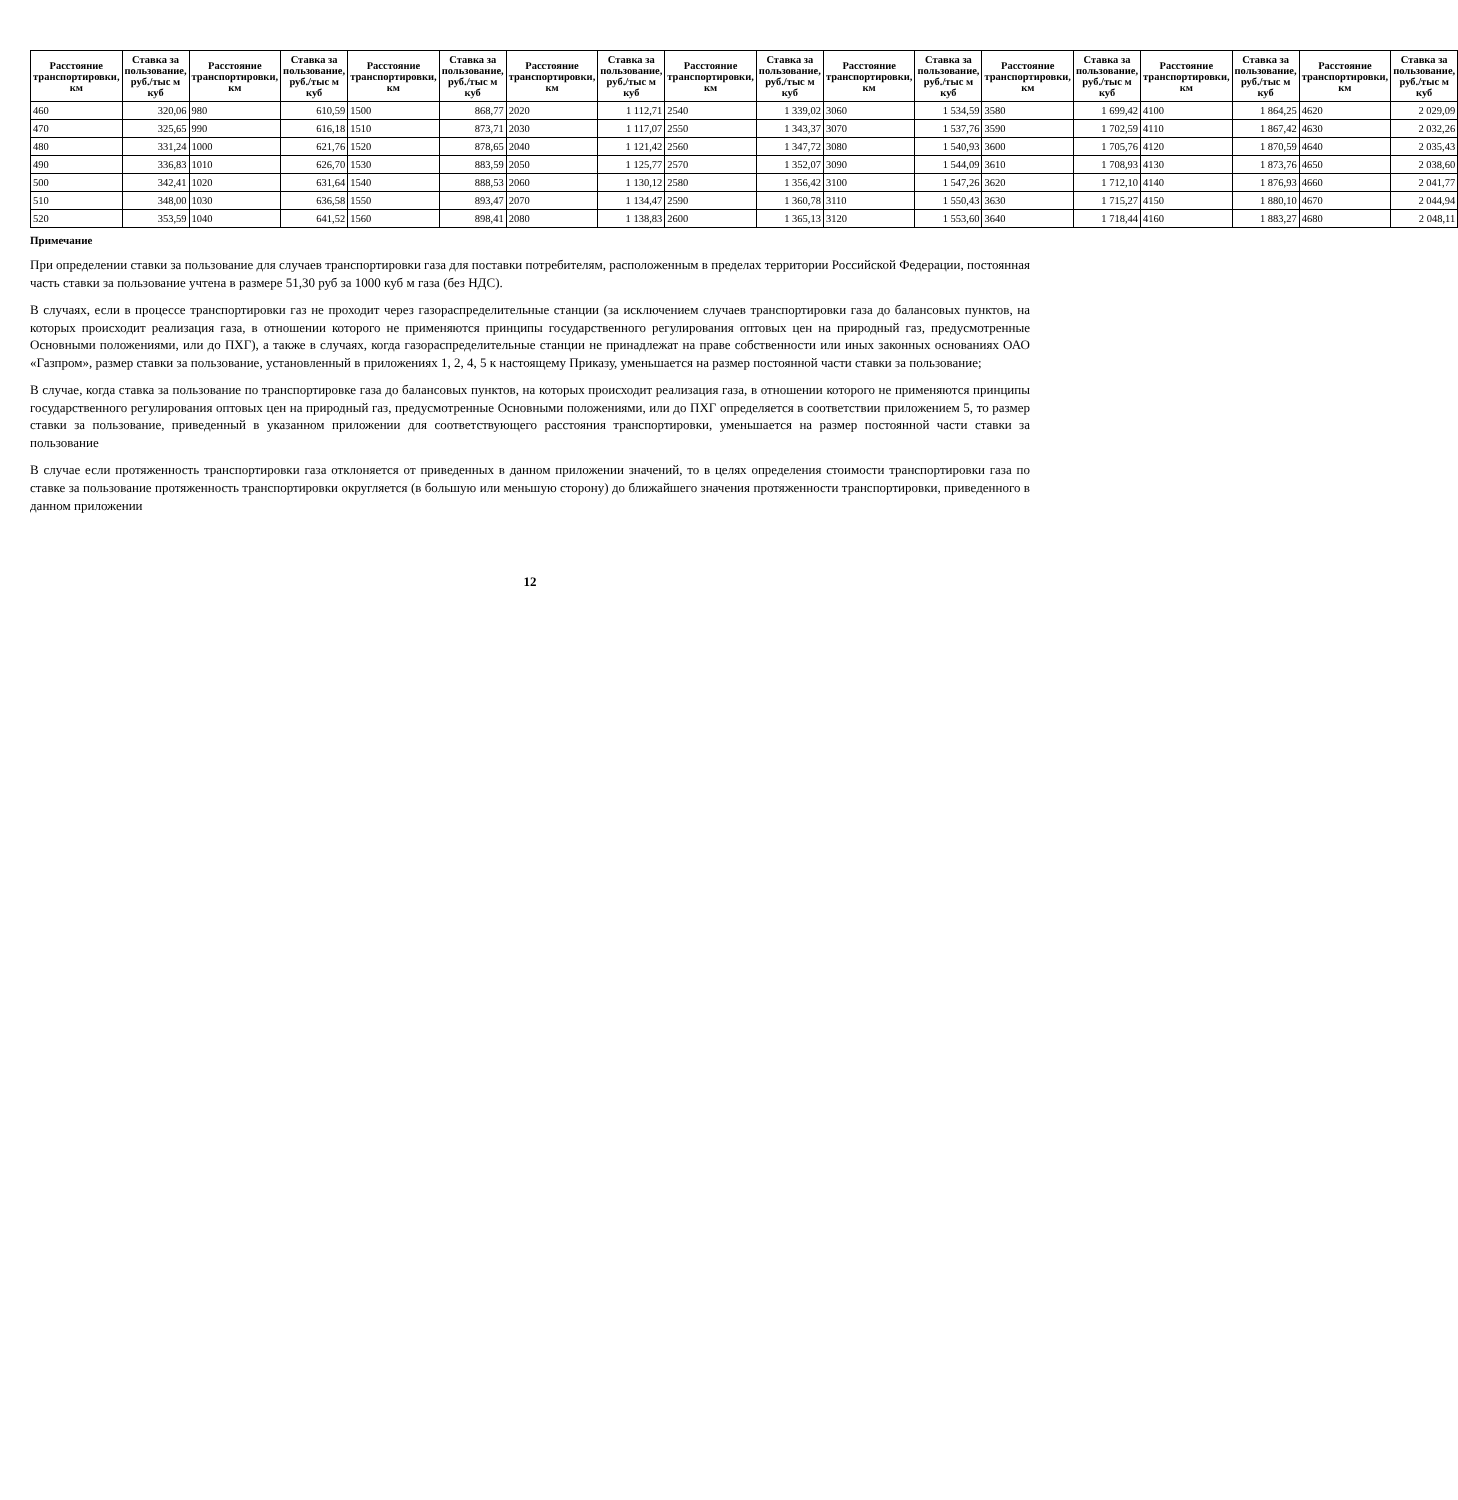| Расстояние транспортировки, км | Ставка за пользование, руб./тыс м куб | Расстояние транспортировки, км | Ставка за пользование, руб./тыс м куб | Расстояние транспортировки, км | Ставка за пользование, руб./тыс м куб | Расстояние транспортировки, км | Ставка за пользование, руб./тыс м куб | Расстояние транспортировки, км | Ставка за пользование, руб./тыс м куб | Расстояние транспортировки, км | Ставка за пользование, руб./тыс м куб | Расстояние транспортировки, км | Ставка за пользование, руб./тыс м куб | Расстояние транспортировки, км | Ставка за пользование, руб./тыс м куб | Расстояние транспортировки, км | Ставка за пользование, руб./тыс м куб |
| --- | --- | --- | --- | --- | --- | --- | --- | --- | --- | --- | --- | --- | --- | --- | --- | --- | --- |
| 460 | 320,06 | 980 | 610,59 | 1500 | 868,77 | 2020 | 1 112,71 | 2540 | 1 339,02 | 3060 | 1 534,59 | 3580 | 1 699,42 | 4100 | 1 864,25 | 4620 | 2 029,09 |
| 470 | 325,65 | 990 | 616,18 | 1510 | 873,71 | 2030 | 1 117,07 | 2550 | 1 343,37 | 3070 | 1 537,76 | 3590 | 1 702,59 | 4110 | 1 867,42 | 4630 | 2 032,26 |
| 480 | 331,24 | 1000 | 621,76 | 1520 | 878,65 | 2040 | 1 121,42 | 2560 | 1 347,72 | 3080 | 1 540,93 | 3600 | 1 705,76 | 4120 | 1 870,59 | 4640 | 2 035,43 |
| 490 | 336,83 | 1010 | 626,70 | 1530 | 883,59 | 2050 | 1 125,77 | 2570 | 1 352,07 | 3090 | 1 544,09 | 3610 | 1 708,93 | 4130 | 1 873,76 | 4650 | 2 038,60 |
| 500 | 342,41 | 1020 | 631,64 | 1540 | 888,53 | 2060 | 1 130,12 | 2580 | 1 356,42 | 3100 | 1 547,26 | 3620 | 1 712,10 | 4140 | 1 876,93 | 4660 | 2 041,77 |
| 510 | 348,00 | 1030 | 636,58 | 1550 | 893,47 | 2070 | 1 134,47 | 2590 | 1 360,78 | 3110 | 1 550,43 | 3630 | 1 715,27 | 4150 | 1 880,10 | 4670 | 2 044,94 |
| 520 | 353,59 | 1040 | 641,52 | 1560 | 898,41 | 2080 | 1 138,83 | 2600 | 1 365,13 | 3120 | 1 553,60 | 3640 | 1 718,44 | 4160 | 1 883,27 | 4680 | 2 048,11 |
Примечание
При определении ставки за пользование для случаев транспортировки газа для поставки потребителям, расположенным в пределах территории Российской Федерации, постоянная часть ставки за пользование учтена в размере 51,30 руб за 1000 куб м газа (без НДС).
В случаях, если в процессе транспортировки газ не проходит через газораспределительные станции (за исключением случаев транспортировки газа до балансовых пунктов, на которых происходит реализация газа, в отношении которого не применяются принципы государственного регулирования оптовых цен на природный газ, предусмотренные Основными положениями, или до ПХГ), а также в случаях, когда газораспределительные станции не принадлежат на праве собственности или иных законных основаниях ОАО «Газпром», размер ставки за пользование, установленный в приложениях 1, 2, 4, 5 к настоящему Приказу, уменьшается на размер постоянной части ставки за пользование;
В случае, когда ставка за пользование по транспортировке газа до балансовых пунктов, на которых происходит реализация газа, в отношении которого не применяются принципы государственного регулирования оптовых цен на природный газ, предусмотренные Основными положениями, или до ПХГ определяется в соответствии приложением 5, то размер ставки за пользование, приведенный в указанном приложении для соответствующего расстояния транспортировки, уменьшается на размер постоянной части ставки за пользование
В случае если протяженность транспортировки газа отклоняется от приведенных в данном приложении значений, то в целях определения стоимости транспортировки газа по ставке за пользование протяженность транспортировки округляется (в большую или меньшую сторону) до ближайшего значения протяженности транспортировки, приведенного в данном приложении
12